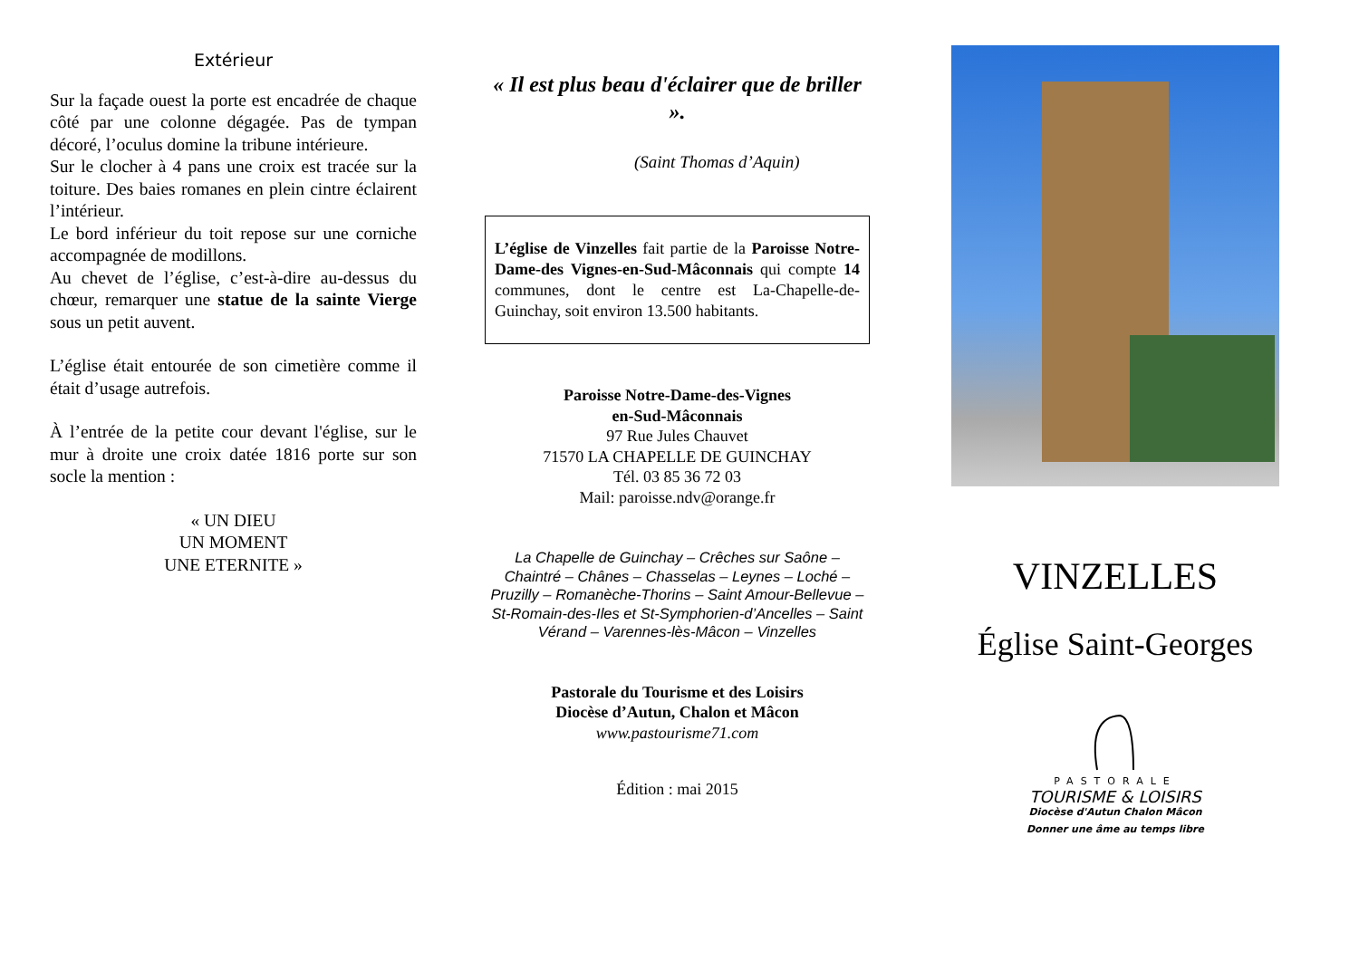Extérieur
Sur la façade ouest la porte est encadrée de chaque côté par une colonne dégagée. Pas de tympan décoré, l’oculus domine la tribune intérieure.
Sur le clocher à 4 pans une croix est tracée sur la toiture. Des baies romanes en plein cintre éclairent l’intérieur.
Le bord inférieur du toit repose sur une corniche accompagnée de modillons.
Au chevet de l’église, c’est-à-dire au-dessus du chœur, remarquer une statue de la sainte Vierge sous un petit auvent.
L’église était entourée de son cimetière comme il était d’usage autrefois.
À l’entrée de la petite cour devant l'église, sur le mur à droite une croix datée 1816 porte sur son socle la mention :
« UN DIEU
UN MOMENT
UNE ETERNITE »
« Il est plus beau d'éclairer que de briller ».
(Saint Thomas d’Aquin)
L’église de Vinzelles fait partie de la Paroisse Notre-Dame-des Vignes-en-Sud-Mâconnais qui compte 14 communes, dont le centre est La-Chapelle-de-Guinchay, soit environ 13.500 habitants.
Paroisse Notre-Dame-des-Vignes
en-Sud-Mâconnais
97 Rue Jules Chauvet
71570 LA CHAPELLE DE GUINCHAY
Tél. 03 85 36 72 03
Mail: paroisse.ndv@orange.fr
La Chapelle de Guinchay – Crêches sur Saône – Chaintré – Chânes – Chasselas – Leynes – Loché – Pruzilly – Romanèche-Thorins – Saint Amour-Bellevue – St-Romain-des-Iles et St-Symphorien-d’Ancelles – Saint Vérand – Varennes-lès-Mâcon – Vinzelles
Pastorale du Tourisme et des Loisirs
Diocèse d’Autun, Chalon et Mâcon
www.pastourisme71.com
Édition : mai 2015
VINZELLES
Église Saint-Georges
PASTORALE
TOURISME & LOISIRS
Diocèse d'Autun Chalon Mâcon
Donner une âme au temps libre